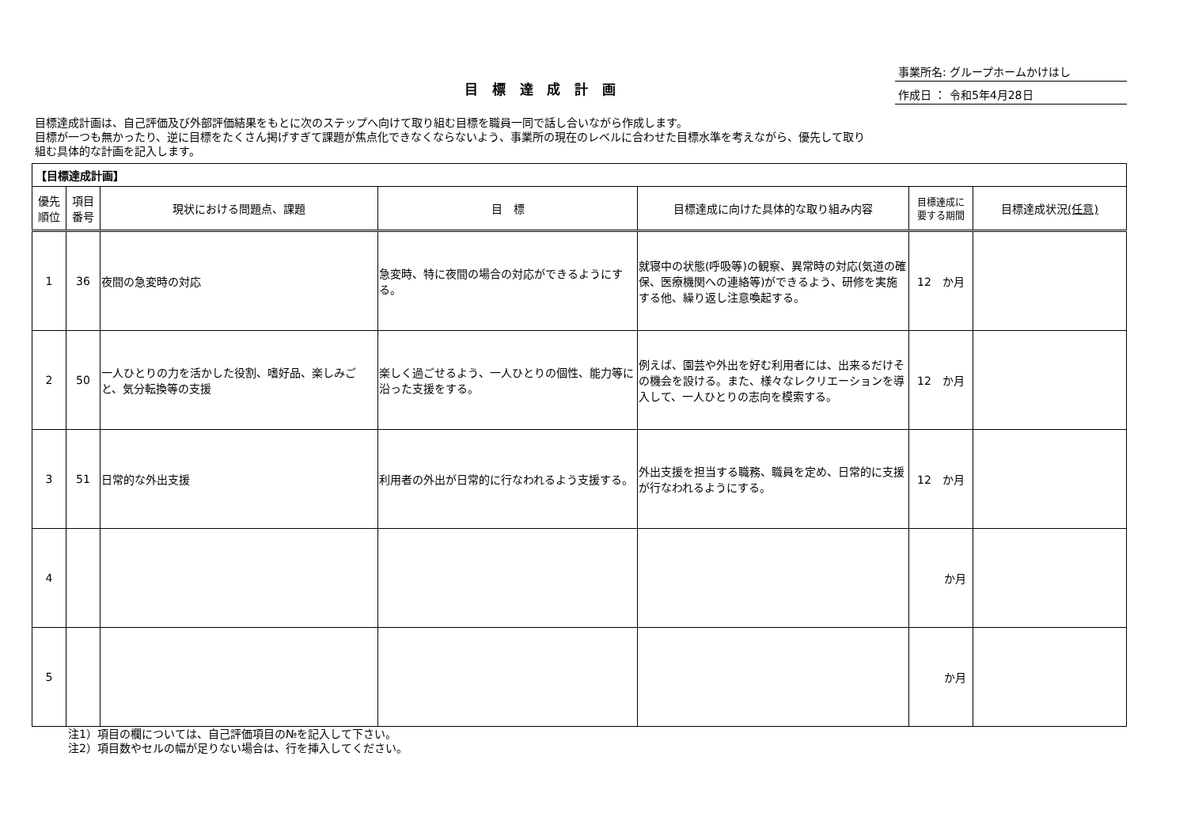目 標 達 成 計 画
事業所名: グループホームかけはし
作成日 ： 令和5年4月28日
目標達成計画は、自己評価及び外部評価結果をもとに次のステップへ向けて取り組む目標を職員一同で話し合いながら作成します。
目標が一つも無かったり、逆に目標をたくさん掲げすぎて課題が焦点化できなくならないよう、事業所の現在のレベルに合わせた目標水準を考えながら、優先して取り
組む具体的な計画を記入します。
| 【目標達成計画】 | | | | | | |
| --- | --- | --- | --- | --- | --- | --- |
| 優先 順位 | 項目 番号 | 現状における問題点、課題 | 目 標 | 目標達成に向けた具体的な取り組み内容 | 目標達成に 要する期間 | 目標達成状況 (任意) |
| 1 | 36 | 夜間の急変時の対応 | 急変時、特に夜間の場合の対応ができるようにする。 | 就寝中の状態(呼吸等)の観察、異常時の対応(気道の確保、医療機関への連絡等)ができるよう、研修を実施する他、繰り返し注意喚起する。 | 12 か月 | |
| 2 | 50 | 一人ひとりの力を活かした役割、嗜好品、楽しみごと、気分転換等の支援 | 楽しく過ごせるよう、一人ひとりの個性、能力等に沿った支援をする。 | 例えば、園芸や外出を好む利用者には、出来るだけその機会を設ける。また、様々なレクリエーションを導入して、一人ひとりの志向を模索する。 | 12 か月 | |
| 3 | 51 | 日常的な外出支援 | 利用者の外出が日常的に行なわれるよう支援する。 | 外出支援を担当する職務、職員を定め、日常的に支援が行なわれるようにする。 | 12 か月 | |
| 4 | | | | | か月 | |
| 5 | | | | | か月 | |
注1）項目の欄については、自己評価項目の№を記入して下さい。
注2）項目数やセルの幅が足りない場合は、行を挿入してください。